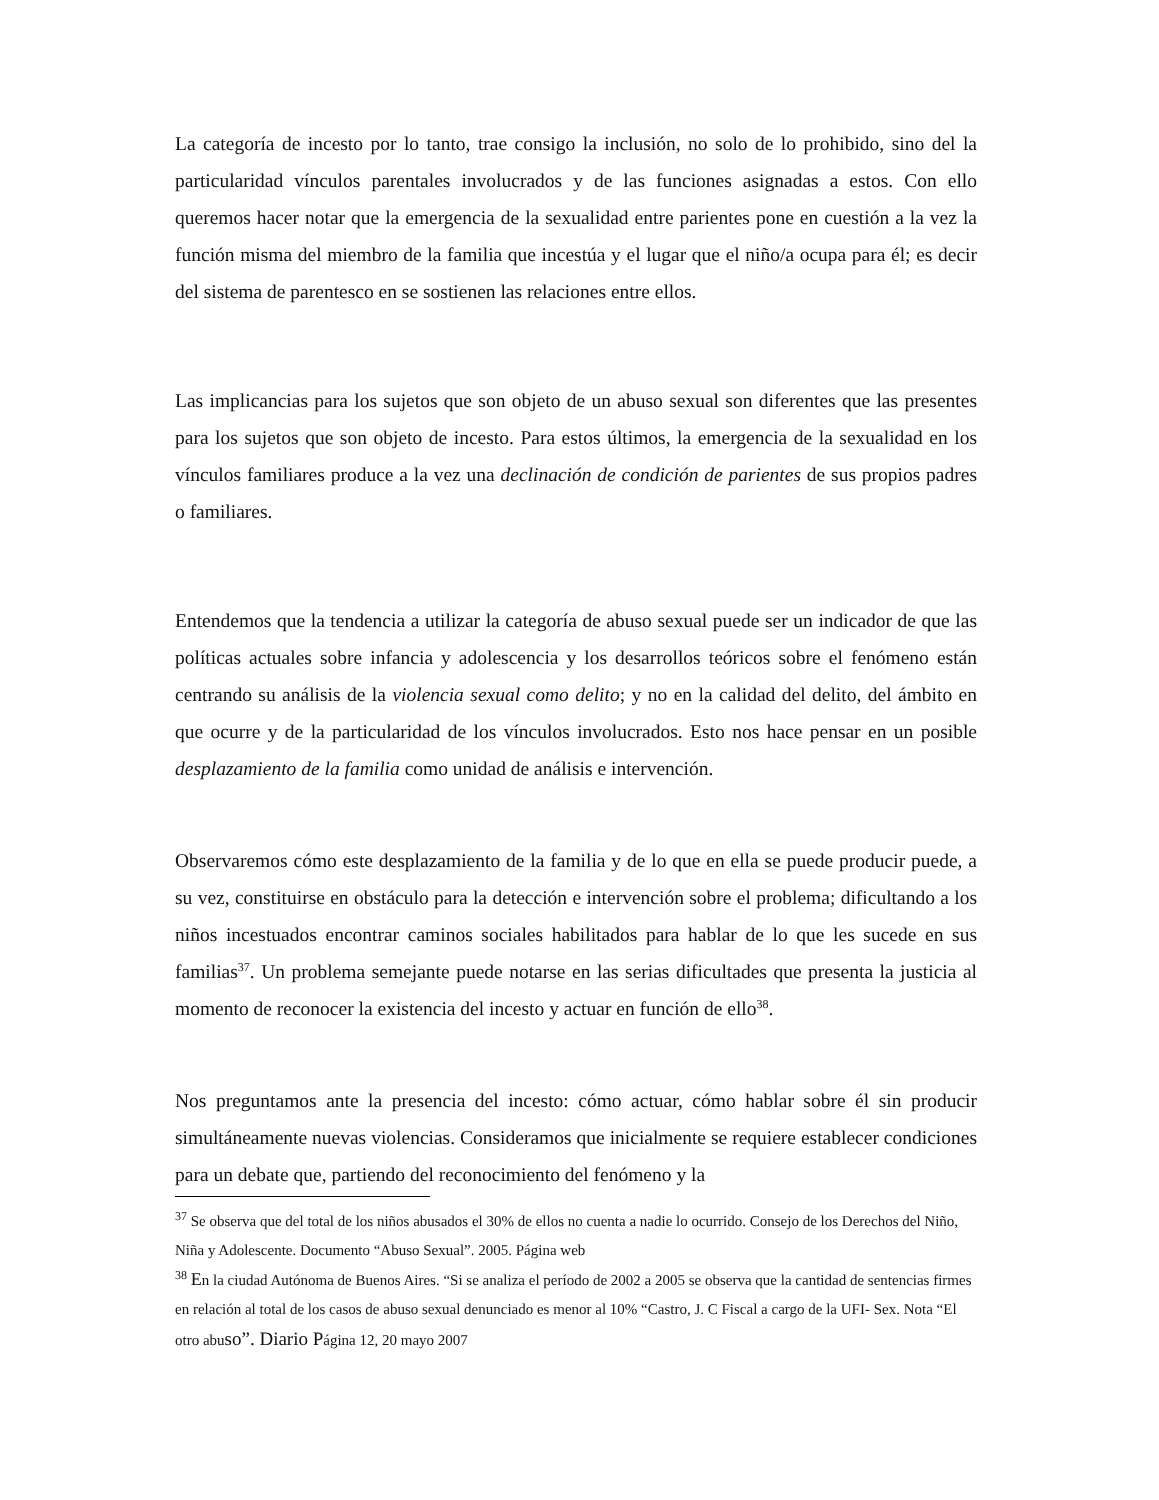La categoría de incesto por lo tanto, trae consigo la inclusión, no solo de lo prohibido, sino del la particularidad vínculos parentales involucrados y de las funciones asignadas a estos. Con ello queremos hacer notar que la emergencia de la sexualidad entre parientes pone en cuestión a la vez la función misma del miembro de la familia que incestúa y el lugar que el niño/a ocupa para él; es decir del sistema de parentesco en se sostienen las relaciones entre ellos.
Las implicancias para los sujetos que son objeto de un abuso sexual son diferentes que las presentes para los sujetos que son objeto de incesto. Para estos últimos, la emergencia de la sexualidad en los vínculos familiares produce a la vez una declinación de condición de parientes de sus propios padres o familiares.
Entendemos que la tendencia a utilizar la categoría de abuso sexual puede ser un indicador de que las políticas actuales sobre infancia y adolescencia y los desarrollos teóricos sobre el fenómeno están centrando su análisis de la violencia sexual como delito; y no en la calidad del delito, del ámbito en que ocurre y de la particularidad de los vínculos involucrados. Esto nos hace pensar en un posible desplazamiento de la familia como unidad de análisis e intervención.
Observaremos cómo este desplazamiento de la familia y de lo que en ella se puede producir puede, a su vez, constituirse en obstáculo para la detección e intervención sobre el problema; dificultando a los niños incestuados encontrar caminos sociales habilitados para hablar de lo que les sucede en sus familias<sup>37</sup>. Un problema semejante puede notarse en las serias dificultades que presenta la justicia al momento de reconocer la existencia del incesto y actuar en función de ello<sup>38</sup>.
Nos preguntamos ante la presencia del incesto: cómo actuar, cómo hablar sobre él sin producir simultáneamente nuevas violencias. Consideramos que inicialmente se requiere establecer condiciones para un debate que, partiendo del reconocimiento del fenómeno y la
<sup>37</sup> Se observa que del total de los niños abusados el 30% de ellos no cuenta a nadie lo ocurrido. Consejo de los Derechos del Niño, Niña y Adolescente. Documento “Abuso Sexual”. 2005. Página web
<sup>38</sup> En la ciudad Autónoma de Buenos Aires. “Si se analiza el período de 2002 a 2005 se observa que la cantidad de sentencias firmes en relación al total de los casos de abuso sexual denunciado es menor al 10% “Castro, J. C Fiscal a cargo de la UFI- Sex. Nota “El otro abuso”. Diario Página 12, 20 mayo 2007